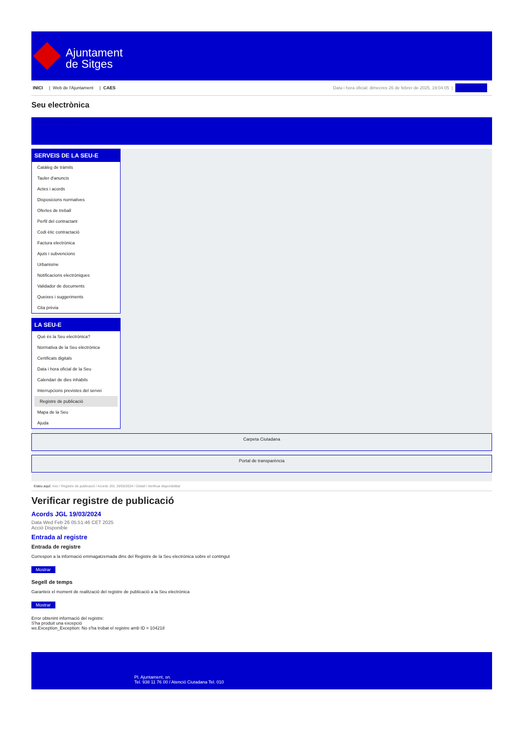Ajuntament
de Sitges
INICI | Web de l'Ajuntament | CAES
Data i hora oficial: dimecres 26 de febrer de 2025, 19:04:05 | Sincronitza
Seu electrònica
Obtenir còpia autèntica
SERVEIS DE LA SEU-E
Catàleg de tràmits
Tauler d'anuncis
Actes i acords
Disposicions normatives
Ofertes de treball
Perfil del contractant
Codi ètic contractació
Factura electrònica
Ajuts i subvencions
Urbanisme
Notificacions electròniques
Validador de documents
Queixes i suggeriments
Cita prèvia
LA SEU-E
Què és la Seu electrònica?
Normativa de la Seu electrònica
Certificats digitals
Data i hora oficial de la Seu
Calendari de dies inhàbils
Interrupcions previstes del servei
Registre de publicació
Mapa de la Seu
Ajuda
Carpeta Ciutadana
Portal de transparència
Esteu aquí: Inici / Registre de publicació / Acords JGL 19/03/2024 / Detall / Verificar disponibilitat
Verificar registre de publicació
Acords JGL 19/03/2024
Data Wed Feb 26 05:51:46 CET 2025
Acció Disponible
Entrada al registre
Entrada de registre
Correspon a la informació emmagatzemada dins del Registre de la Seu electrònica sobre el contingut
Mostrar
Segell de temps
Garanteix el moment de realització del registre de publicació a la Seu electrònica
Mostrar
Error obtenint informació del registre:
S'ha produit una excepció
ws.Exception_Exception: No s'ha trobat el registre amb ID = 104218
Pl. Ajuntament, sn.
Tel. 938 11 76 00 / Atenció Ciutadana Tel. 010